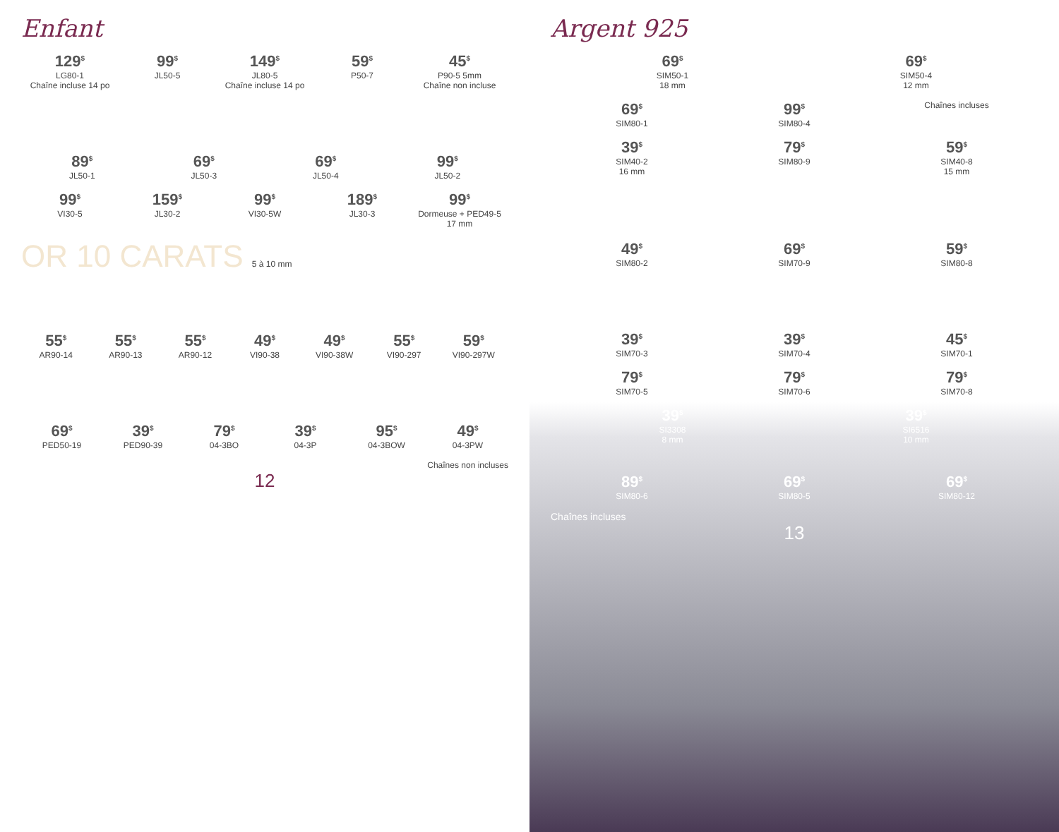Enfant
129<sup>$</sup>
LG80-1
Chaîne incluse 14 po
99<sup>$</sup>
JL50-5
149<sup>$</sup>
JL80-5
Chaîne incluse 14 po
59<sup>$</sup>
P50-7
45<sup>$</sup>
P90-5 5mm
Chaîne non incluse
89<sup>$</sup>
JL50-1
69<sup>$</sup>
JL50-3
69<sup>$</sup>
JL50-4
99<sup>$</sup>
JL50-2
99<sup>$</sup>
VI30-5
159<sup>$</sup>
JL30-2
99<sup>$</sup>
VI30-5W
189<sup>$</sup>
JL30-3
99<sup>$</sup>
Dormeuse + PED49-5
17 mm
OR 10 CARATS 5 à 10 mm
55<sup>$</sup>
AR90-14
55<sup>$</sup>
AR90-13
55<sup>$</sup>
AR90-12
49<sup>$</sup>
VI90-38
49<sup>$</sup>
VI90-38W
55<sup>$</sup>
VI90-297
59<sup>$</sup>
VI90-297W
69<sup>$</sup>
PED50-19
39<sup>$</sup>
PED90-39
79<sup>$</sup>
04-3BO
39<sup>$</sup>
04-3P
95<sup>$</sup>
04-3BOW
49<sup>$</sup>
04-3PW
Chaînes non incluses
12
Argent 925
69<sup>$</sup>
SIM50-1
18 mm
69<sup>$</sup>
SIM50-4
12 mm
69<sup>$</sup>
SIM80-1
99<sup>$</sup>
SIM80-4
Chaînes incluses
39<sup>$</sup>
SIM40-2
16 mm
79<sup>$</sup>
SIM80-9
59<sup>$</sup>
SIM40-8
15 mm
49<sup>$</sup>
SIM80-2
69<sup>$</sup>
SIM70-9
59<sup>$</sup>
SIM80-8
39<sup>$</sup>
SIM70-3
39<sup>$</sup>
SIM70-4
45<sup>$</sup>
SIM70-1
79<sup>$</sup>
SIM70-5
79<sup>$</sup>
SIM70-6
79<sup>$</sup>
SIM70-8
39<sup>$</sup>
SI3308
8 mm
39<sup>$</sup>
SI6516
10 mm
89<sup>$</sup>
SIM80-6
69<sup>$</sup>
SIM80-5
69<sup>$</sup>
SIM80-12
Chaînes incluses
13